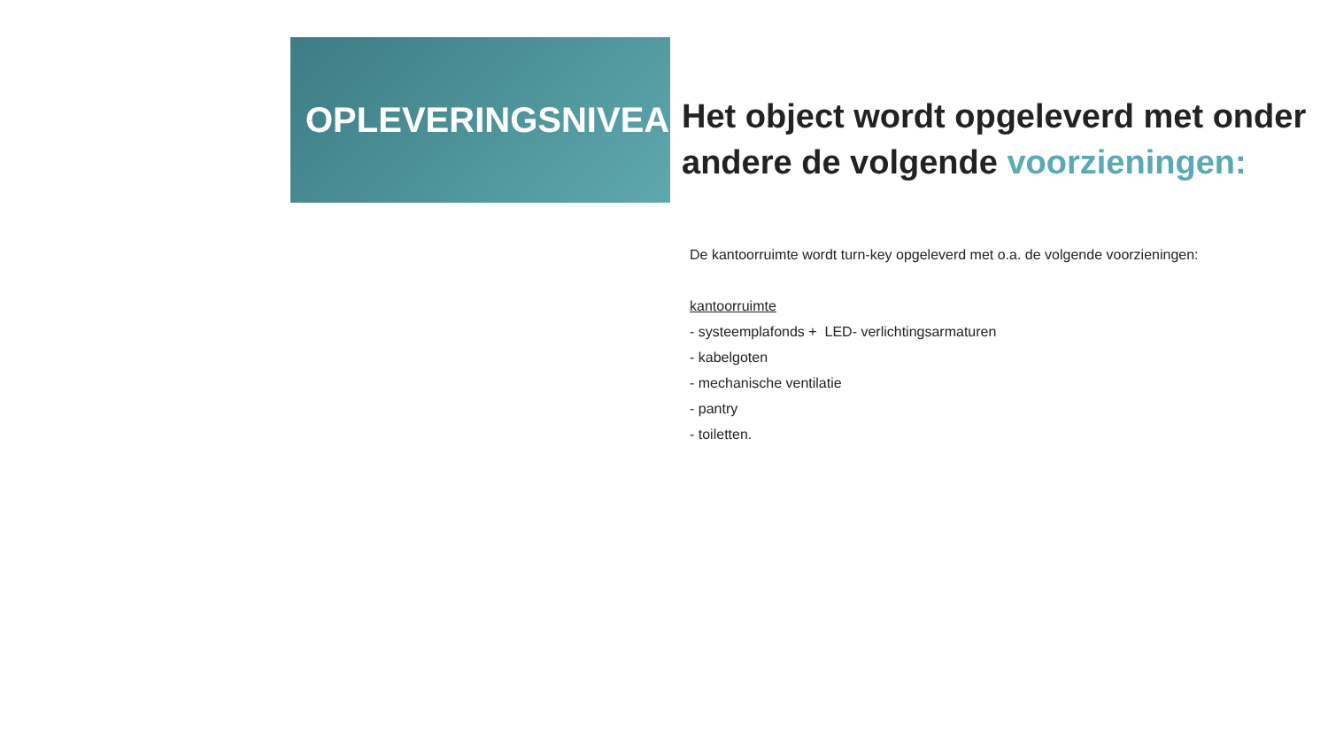OPLEVERINGSNIVEAU
Het object wordt opgeleverd met onder andere de volgende voorzieningen:
De kantoorruimte wordt turn-key opgeleverd met o.a. de volgende voorzieningen:
kantoorruimte
- systeemplafonds + LED- verlichtingsarmaturen
- kabelgoten
- mechanische ventilatie
- pantry
- toiletten.